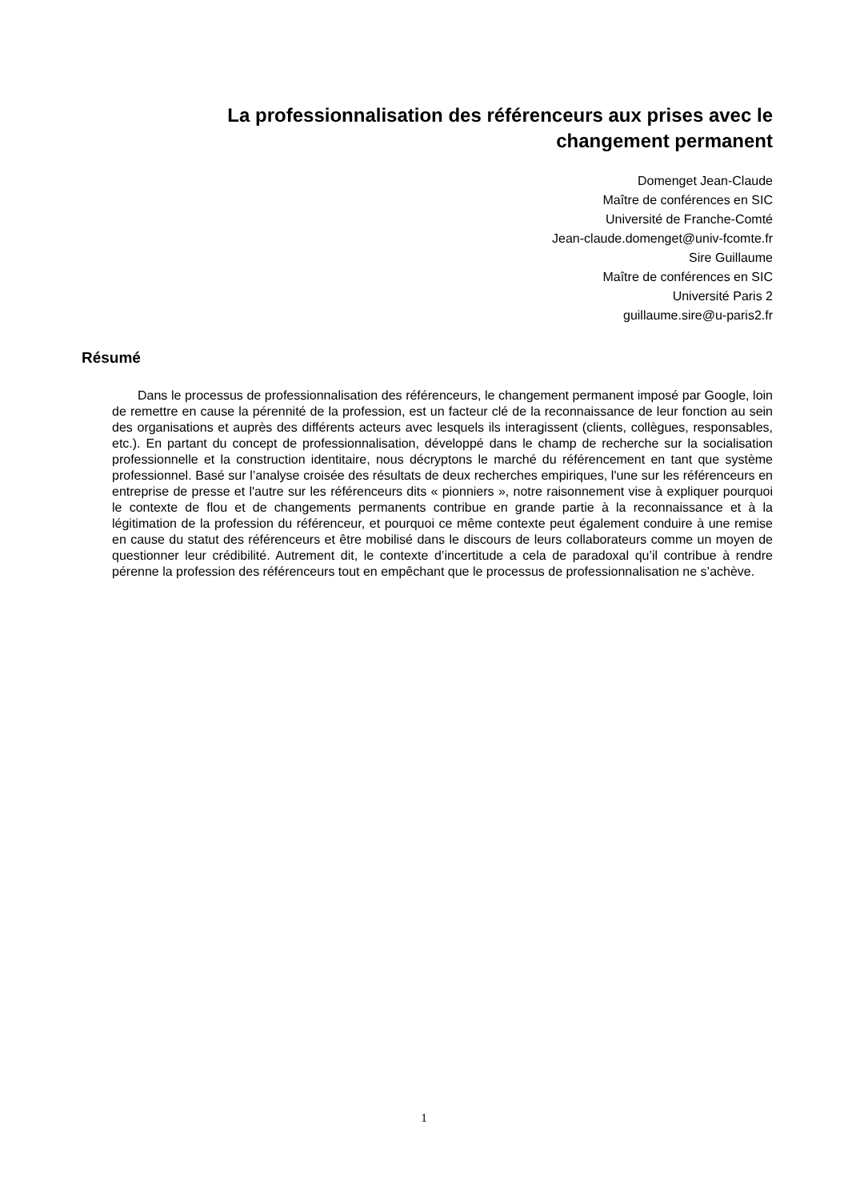La professionnalisation des référenceurs aux prises avec le changement permanent
Domenget Jean-Claude
Maître de conférences en SIC
Université de Franche-Comté
Jean-claude.domenget@univ-fcomte.fr
Sire Guillaume
Maître de conférences en SIC
Université Paris 2
guillaume.sire@u-paris2.fr
Résumé
Dans le processus de professionnalisation des référenceurs, le changement permanent imposé par Google, loin de remettre en cause la pérennité de la profession, est un facteur clé de la reconnaissance de leur fonction au sein des organisations et auprès des différents acteurs avec lesquels ils interagissent (clients, collègues, responsables, etc.). En partant du concept de professionnalisation, développé dans le champ de recherche sur la socialisation professionnelle et la construction identitaire, nous décryptons le marché du référencement en tant que système professionnel. Basé sur l’analyse croisée des résultats de deux recherches empiriques, l'une sur les référenceurs en entreprise de presse et l'autre sur les référenceurs dits « pionniers », notre raisonnement vise à expliquer pourquoi le contexte de flou et de changements permanents contribue en grande partie à la reconnaissance et à la légitimation de la profession du référenceur, et pourquoi ce même contexte peut également conduire à une remise en cause du statut des référenceurs et être mobilisé dans le discours de leurs collaborateurs comme un moyen de questionner leur crédibilité. Autrement dit, le contexte d’incertitude a cela de paradoxal qu’il contribue à rendre pérenne la profession des référenceurs tout en empêchant que le processus de professionnalisation ne s’achève.
1